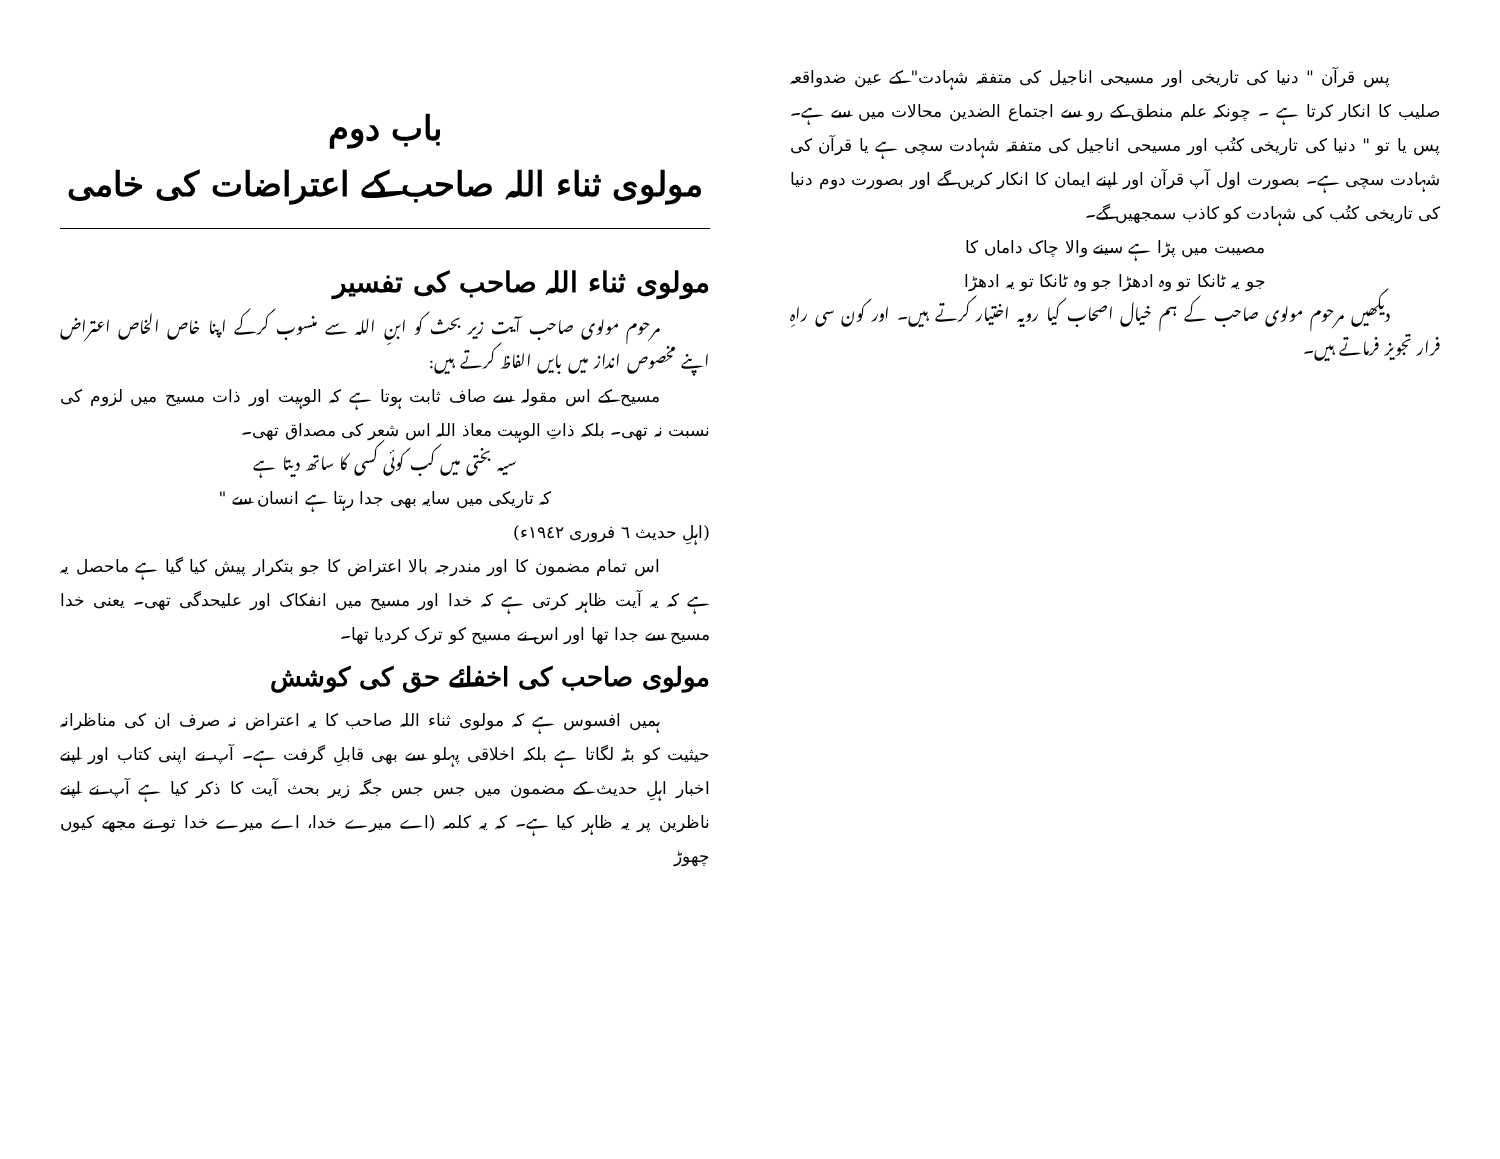پس قرآن " دنیا کی تاریخی اور مسیحی اناجیل کی متفقہ شہادت" کے عین ضدواقعہ صلیب کا انکار کرتا ہے ۔ چونکہ علم منطق کے رو سے اجتماع الضدین محالات میں سے ہے۔ پس یا تو " دنیا کی تاریخی کتُب اور مسیحی اناجیل کی متفقہ شہادت سچی ہے یا قرآن کی شہادت سچی ہے۔ بصورت اول آپ قرآن اور اپنے ایمان کا انکار کریں گے اور بصورت دوم دنیا کی تاریخی کتُب کی شہادت کو کاذب سمجھیں گے۔
مصیبت میں پڑا ہے سینے والا چاک داماں کا
جو یہ ٹانکا تو وہ ادھڑا جو وہ ٹانکا تو یہ ادھڑا
دیکھیں مرحوم مولوی صاحب کے ہم خیال اصحاب کیا رویہ اختیار کرتے ہیں۔ اور کون سی راہِ فرار تجویز فرماتے ہیں۔
باب دوم
مولوی ثناء اللہ صاحب کے اعتراضات کی خامی
مولوی ثناء اللہ صاحب کی تفسیر
مرحوم مولوی صاحب آیت زیر بحث کو ابنِ اللہ سے منسوب کرکے اپنا خاص الخاص اعتراض اپنے مخصوص انداز میں بایں الفاظ کرتے ہیں:
مسیح کے اس مقولہ سے صاف ثابت ہوتا ہے کہ الوہیت اور ذات مسیح میں لزوم کی نسبت نہ تھی۔ بلکہ ذاتِ الوہیت معاذ اللہ اس شعر کی مصداق تھی۔
سیہ بختی میں کب کوئی کسی کا ساتھ دیتا ہے
کہ تاریکی میں سایہ بھی جدا رہتا ہے انسان سے "
(اہلِ حدیث ٦ فروری ١٩٤٢ء)
اس تمام مضمون کا اور مندرجہ بالا اعتراض کا جو بتکرار پیش کیا گیا ہے ماحصل یہ ہے کہ یہ آیت ظاہر کرتی ہے کہ خدا اور مسیح میں انفکاک اور علیحدگی تھی۔ یعنی خدا مسیح سے جدا تھا اور اس نے مسیح کو ترک کردیا تھا۔
مولوی صاحب کی اخفائے حق کی کوشش
ہمیں افسوس ہے کہ مولوی ثناء اللہ صاحب کا یہ اعتراض نہ صرف ان کی مناظرانہ حیثیت کو بٹہ لگاتا ہے بلکہ اخلاقی پہلو سے بھی قابلِ گرفت ہے۔ آپ نے اپنی کتاب اور اپنے اخبار اہلِ حدیث کے مضمون میں جس جس جگہ زیر بحث آیت کا ذکر کیا ہے آپ نے اپنے ناظرین پر یہ ظاہر کیا ہے۔ کہ یہ کلمہ (اے میرے خدا، اے میرے خدا تو نے مجھے کیوں چھوڑ